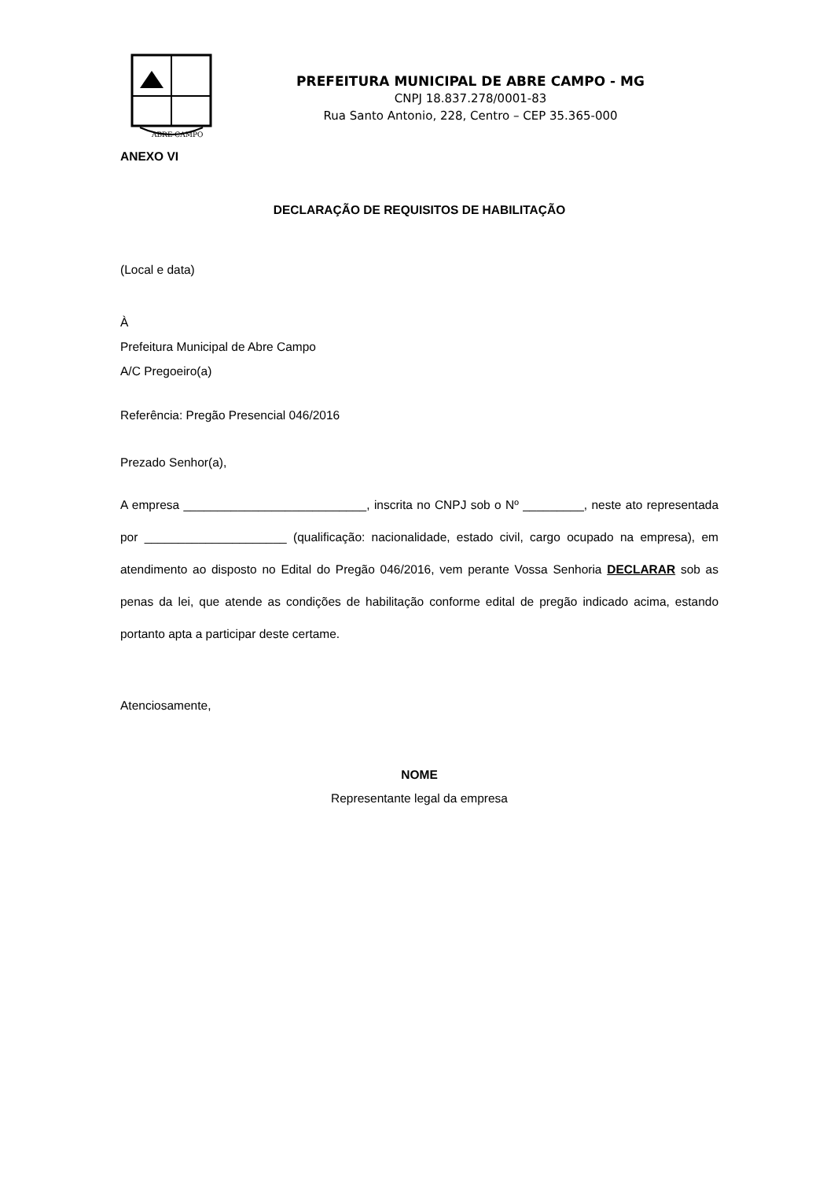ABRE CAMPO
PREFEITURA MUNICIPAL DE ABRE CAMPO - MG
CNPJ 18.837.278/0001-83
Rua Santo Antonio, 228, Centro – CEP 35.365-000
ANEXO VI
DECLARAÇÃO DE REQUISITOS DE HABILITAÇÃO
(Local e data)
À
Prefeitura Municipal de Abre Campo
A/C Pregoeiro(a)
Referência: Pregão Presencial 046/2016
Prezado Senhor(a),
A empresa ___________________________, inscrita no CNPJ sob o Nº _________, neste ato representada por _____________________ (qualificação: nacionalidade, estado civil, cargo ocupado na empresa), em atendimento ao disposto no Edital do Pregão 046/2016, vem perante Vossa Senhoria DECLARAR sob as penas da lei, que atende as condições de habilitação conforme edital de pregão indicado acima, estando portanto apta a participar deste certame.
Atenciosamente,
NOME
Representante legal da empresa